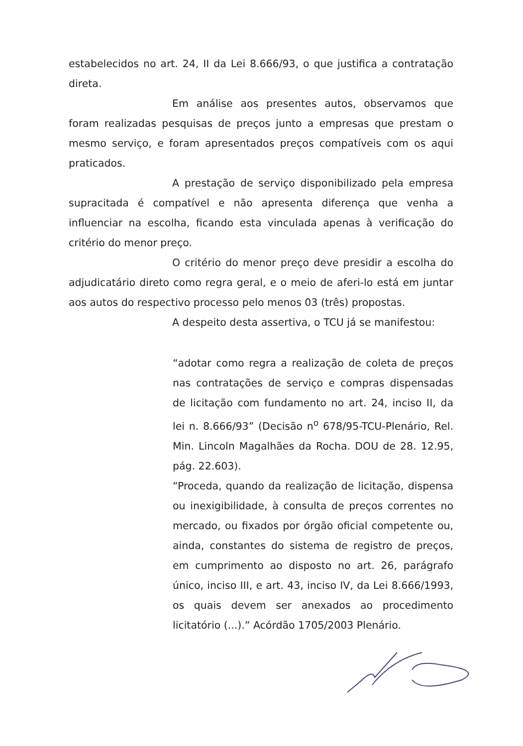estabelecidos no art. 24, II da Lei 8.666/93, o que justifica a contratação direta.
Em análise aos presentes autos, observamos que foram realizadas pesquisas de preços junto a empresas que prestam o mesmo serviço, e foram apresentados preços compatíveis com os aqui praticados.
A prestação de serviço disponibilizado pela empresa supracitada é compatível e não apresenta diferença que venha a influenciar na escolha, ficando esta vinculada apenas à verificação do critério do menor preço.
O critério do menor preço deve presidir a escolha do adjudicatário direto como regra geral, e o meio de aferi-lo está em juntar aos autos do respectivo processo pelo menos 03 (três) propostas.
A despeito desta assertiva, o TCU já se manifestou:
“adotar como regra a realização de coleta de preços nas contratações de serviço e compras dispensadas de licitação com fundamento no art. 24, inciso II, da lei n. 8.666/93” (Decisão n<sup>o</sup> 678/95-TCU-Plenário, Rel. Min. Lincoln Magalhães da Rocha. DOU de 28. 12.95, pág. 22.603).
“Proceda, quando da realização de licitação, dispensa ou inexigibilidade, à consulta de preços correntes no mercado, ou fixados por órgão oficial competente ou, ainda, constantes do sistema de registro de preços, em cumprimento ao disposto no art. 26, parágrafo único, inciso III, e art. 43, inciso IV, da Lei 8.666/1993, os quais devem ser anexados ao procedimento licitatório (...).” Acórdão 1705/2003 Plenário.